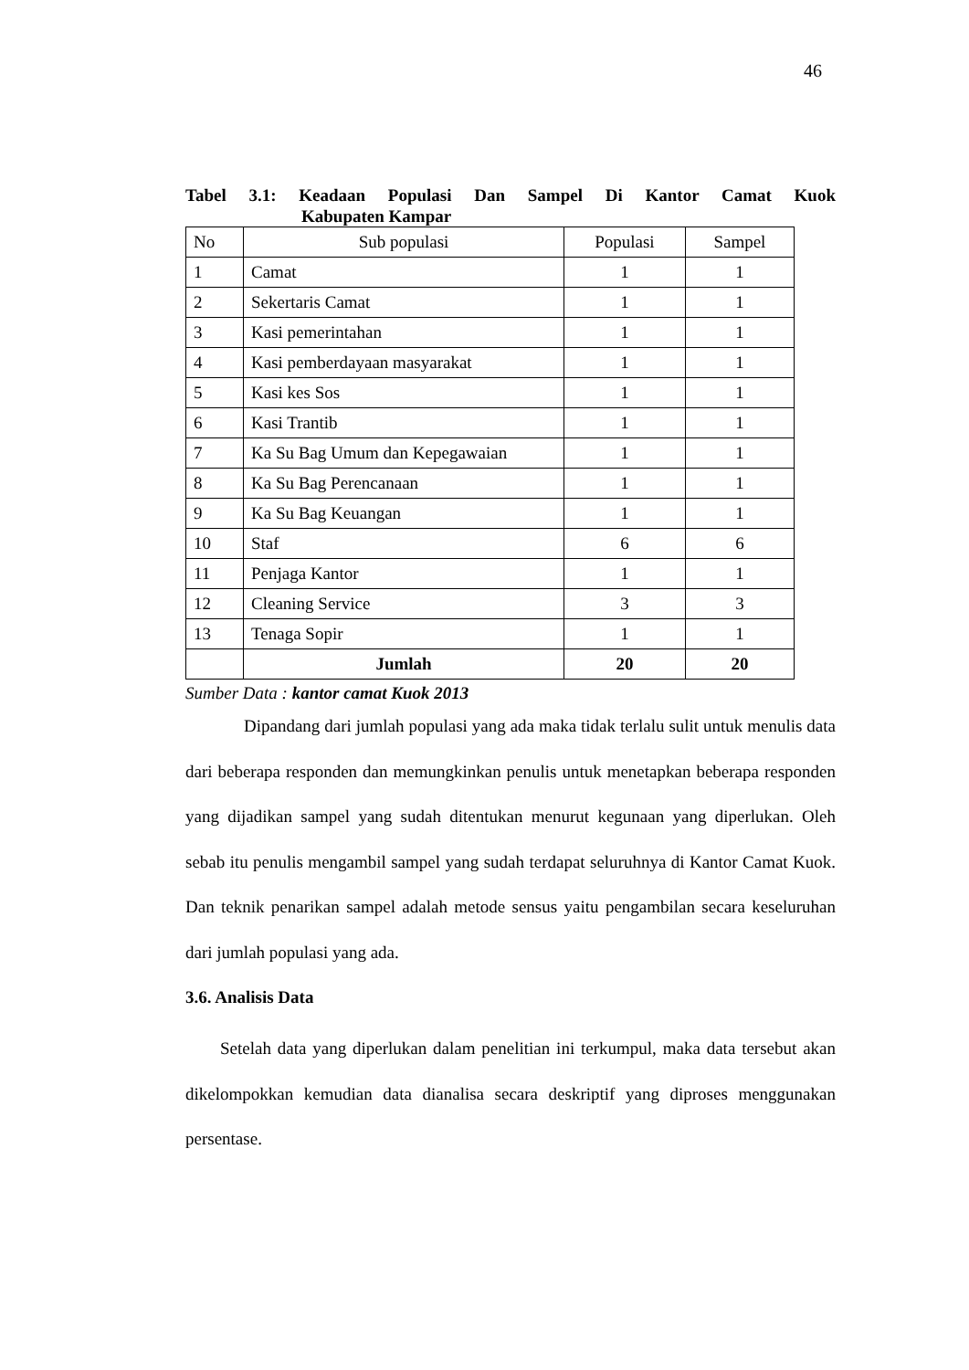46
Tabel 3.1: Keadaan Populasi Dan Sampel Di Kantor Camat Kuok
Kabupaten Kampar
| No | Sub populasi | Populasi | Sampel |
| 1 | Camat | 1 | 1 |
| 2 | Sekertaris Camat | 1 | 1 |
| 3 | Kasi pemerintahan | 1 | 1 |
| 4 | Kasi pemberdayaan masyarakat | 1 | 1 |
| 5 | Kasi kes Sos | 1 | 1 |
| 6 | Kasi Trantib | 1 | 1 |
| 7 | Ka Su Bag Umum dan Kepegawaian | 1 | 1 |
| 8 | Ka Su Bag Perencanaan | 1 | 1 |
| 9 | Ka Su Bag Keuangan | 1 | 1 |
| 10 | Staf | 6 | 6 |
| 11 | Penjaga Kantor | 1 | 1 |
| 12 | Cleaning Service | 3 | 3 |
| 13 | Tenaga Sopir | 1 | 1 |
| | Jumlah | 20 | 20 |
Sumber Data : kantor camat Kuok 2013
Dipandang dari jumlah populasi yang ada maka tidak terlalu sulit untuk menulis data dari beberapa responden dan memungkinkan penulis untuk menetapkan beberapa responden yang dijadikan sampel yang sudah ditentukan menurut kegunaan yang diperlukan. Oleh sebab itu penulis mengambil sampel yang sudah terdapat seluruhnya di Kantor Camat Kuok. Dan teknik penarikan sampel adalah metode sensus yaitu pengambilan secara keseluruhan dari jumlah populasi yang ada.
3.6. Analisis Data
Setelah data yang diperlukan dalam penelitian ini terkumpul, maka data tersebut akan dikelompokkan kemudian data dianalisa secara deskriptif yang diproses menggunakan persentase.